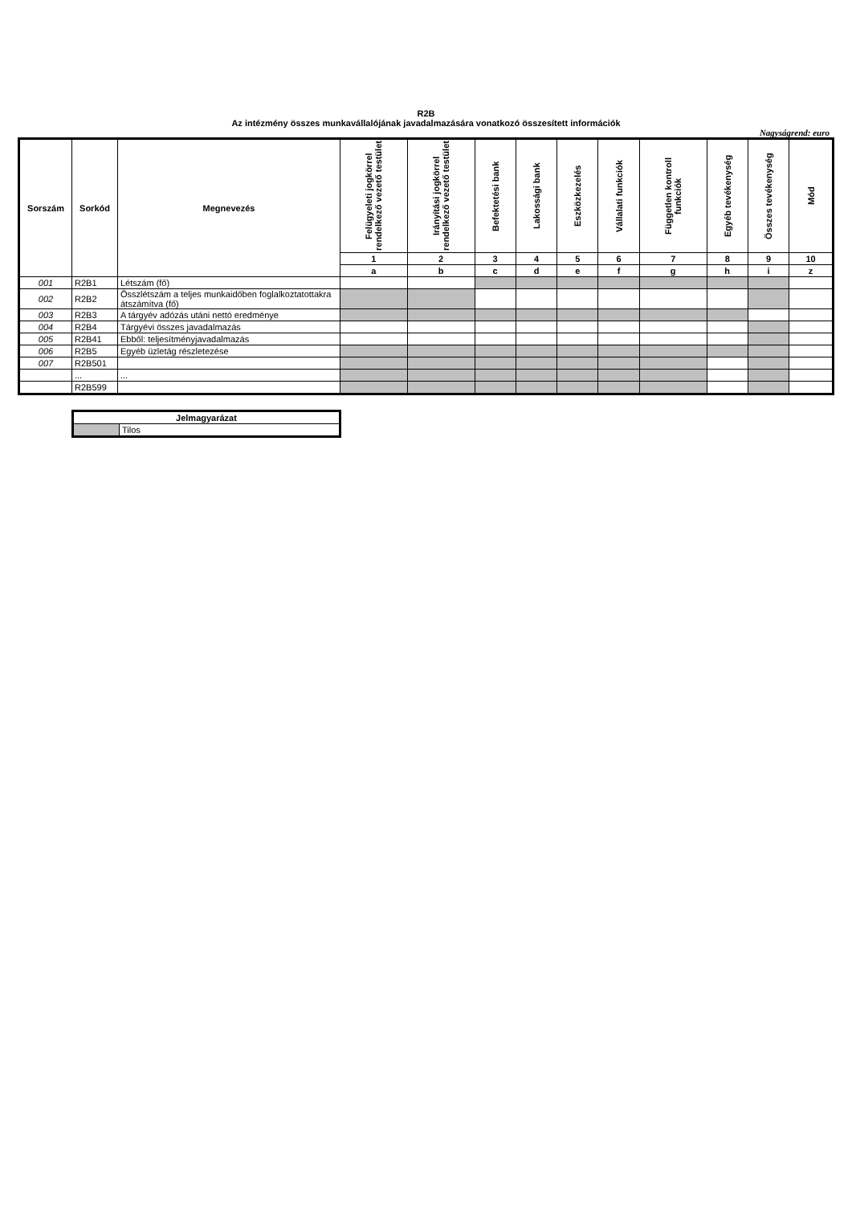R2B
Az intézmény összes munkavállalójának javadalmazására vonatkozó összesített információk
Nagyságrend: euro
| Sorszám | Sorkód | Megnevezés | Felügyeleti jogkörrel rendelkező vezető testület | Irányítási jogkörrel rendelkező vezető testület | Befektetési bank | Lakossági bank | Eszközkezelés | Vállalati funkciók | Független kontroll funkciók | Egyéb tevékenység | Összes tevékenység | Mód |
| --- | --- | --- | --- | --- | --- | --- | --- | --- | --- | --- | --- | --- |
| | | | 1 | 2 | 3 | 4 | 5 | 6 | 7 | 8 | 9 | 10 |
| | | | a | b | c | d | e | f | g | h | i | z |
| 001 | R2B1 | Létszám (fő) | | | | | | | | | | |
| 002 | R2B2 | Összlétszám a teljes munkaidőben foglalkoztatottakra átszámítva (fő) | | | | | | | | | | |
| 003 | R2B3 | A tárgyév adózás utáni nettó eredménye | | | | | | | | | | |
| 004 | R2B4 | Tárgyévi összes javadalmazás | | | | | | | | | | |
| 005 | R2B41 | Ebből: teljesítményjavadalmazás | | | | | | | | | | |
| 006 | R2B5 | Egyéb üzletág részletezése | | | | | | | | | | |
| 007 | R2B501 | | | | | | | | | | | |
| | ... | ... | | | | | | | | | | |
| | R2B599 | | | | | | | | | | | |
| Jelmagyarázat | |
| | Tilos |